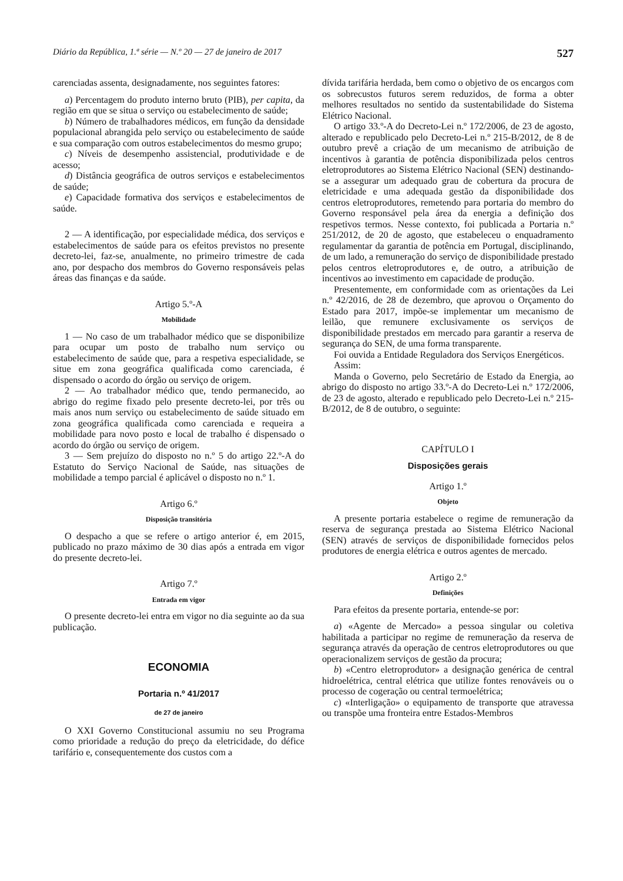Diário da República, 1.ª série — N.º 20 — 27 de janeiro de 2017 527
carenciadas assenta, designadamente, nos seguintes fatores:
a) Percentagem do produto interno bruto (PIB), per capita, da região em que se situa o serviço ou estabelecimento de saúde;
b) Número de trabalhadores médicos, em função da densidade populacional abrangida pelo serviço ou estabelecimento de saúde e sua comparação com outros estabelecimentos do mesmo grupo;
c) Níveis de desempenho assistencial, produtividade e de acesso;
d) Distância geográfica de outros serviços e estabelecimentos de saúde;
e) Capacidade formativa dos serviços e estabelecimentos de saúde.
2 — A identificação, por especialidade médica, dos serviços e estabelecimentos de saúde para os efeitos previstos no presente decreto-lei, faz-se, anualmente, no primeiro trimestre de cada ano, por despacho dos membros do Governo responsáveis pelas áreas das finanças e da saúde.
Artigo 5.º-A
Mobilidade
1 — No caso de um trabalhador médico que se disponibilize para ocupar um posto de trabalho num serviço ou estabelecimento de saúde que, para a respetiva especialidade, se situe em zona geográfica qualificada como carenciada, é dispensado o acordo do órgão ou serviço de origem.
2 — Ao trabalhador médico que, tendo permanecido, ao abrigo do regime fixado pelo presente decreto-lei, por três ou mais anos num serviço ou estabelecimento de saúde situado em zona geográfica qualificada como carenciada e requeira a mobilidade para novo posto e local de trabalho é dispensado o acordo do órgão ou serviço de origem.
3 — Sem prejuízo do disposto no n.º 5 do artigo 22.º-A do Estatuto do Serviço Nacional de Saúde, nas situações de mobilidade a tempo parcial é aplicável o disposto no n.º 1.
Artigo 6.º
Disposição transitória
O despacho a que se refere o artigo anterior é, em 2015, publicado no prazo máximo de 30 dias após a entrada em vigor do presente decreto-lei.
Artigo 7.º
Entrada em vigor
O presente decreto-lei entra em vigor no dia seguinte ao da sua publicação.
ECONOMIA
Portaria n.º 41/2017
de 27 de janeiro
O XXI Governo Constitucional assumiu no seu Programa como prioridade a redução do preço da eletricidade, do défice tarifário e, consequentemente dos custos com a
dívida tarifária herdada, bem como o objetivo de os encargos com os sobrecustos futuros serem reduzidos, de forma a obter melhores resultados no sentido da sustentabilidade do Sistema Elétrico Nacional.
O artigo 33.º-A do Decreto-Lei n.º 172/2006, de 23 de agosto, alterado e republicado pelo Decreto-Lei n.º 215-B/2012, de 8 de outubro prevê a criação de um mecanismo de atribuição de incentivos à garantia de potência disponibilizada pelos centros eletroprodutores ao Sistema Elétrico Nacional (SEN) destinando-se a assegurar um adequado grau de cobertura da procura de eletricidade e uma adequada gestão da disponibilidade dos centros eletroprodutores, remetendo para portaria do membro do Governo responsável pela área da energia a definição dos respetivos termos. Nesse contexto, foi publicada a Portaria n.º 251/2012, de 20 de agosto, que estabeleceu o enquadramento regulamentar da garantia de potência em Portugal, disciplinando, de um lado, a remuneração do serviço de disponibilidade prestado pelos centros eletroprodutores e, de outro, a atribuição de incentivos ao investimento em capacidade de produção.
Presentemente, em conformidade com as orientações da Lei n.º 42/2016, de 28 de dezembro, que aprovou o Orçamento do Estado para 2017, impõe-se implementar um mecanismo de leilão, que remunere exclusivamente os serviços de disponibilidade prestados em mercado para garantir a reserva de segurança do SEN, de uma forma transparente.
Foi ouvida a Entidade Reguladora dos Serviços Energéticos.
Assim:
Manda o Governo, pelo Secretário de Estado da Energia, ao abrigo do disposto no artigo 33.º-A do Decreto-Lei n.º 172/2006, de 23 de agosto, alterado e republicado pelo Decreto-Lei n.º 215-B/2012, de 8 de outubro, o seguinte:
CAPÍTULO I
Disposições gerais
Artigo 1.º
Objeto
A presente portaria estabelece o regime de remuneração da reserva de segurança prestada ao Sistema Elétrico Nacional (SEN) através de serviços de disponibilidade fornecidos pelos produtores de energia elétrica e outros agentes de mercado.
Artigo 2.º
Definições
Para efeitos da presente portaria, entende-se por:
a) «Agente de Mercado» a pessoa singular ou coletiva habilitada a participar no regime de remuneração da reserva de segurança através da operação de centros eletroprodutores ou que operacionalizem serviços de gestão da procura;
b) «Centro eletroprodutor» a designação genérica de central hidroelétrica, central elétrica que utilize fontes renováveis ou o processo de cogeração ou central termoelétrica;
c) «Interligação» o equipamento de transporte que atravessa ou transpõe uma fronteira entre Estados-Membros